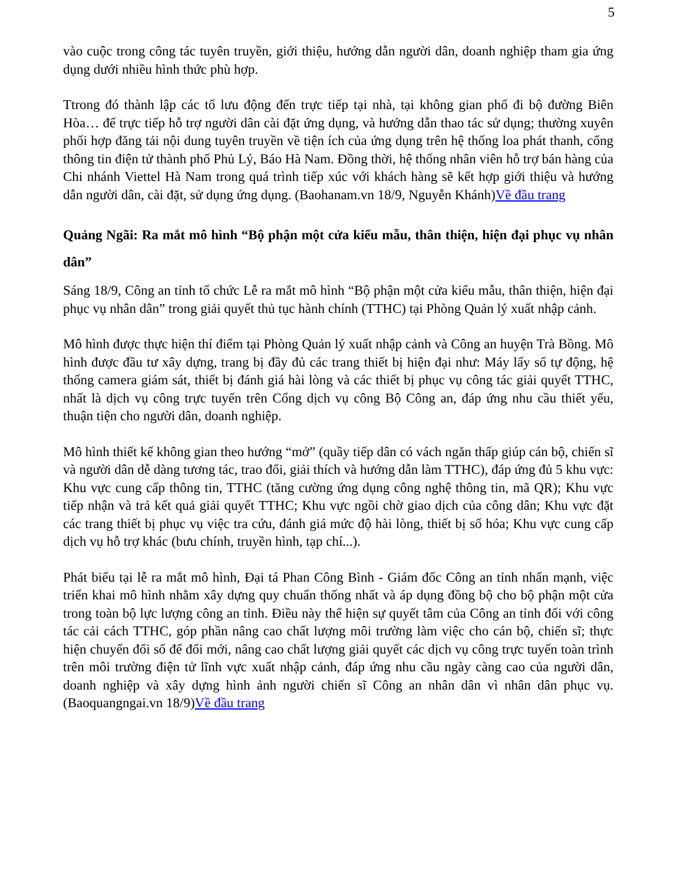5
vào cuộc trong công tác tuyên truyền, giới thiệu, hướng dẫn người dân, doanh nghiệp tham gia ứng dụng dưới nhiều hình thức phù hợp.
Ttrong đó thành lập các tổ lưu động đến trực tiếp tại nhà, tại không gian phố đi bộ đường Biên Hòa… để trực tiếp hỗ trợ người dân cài đặt ứng dụng, và hướng dẫn thao tác sử dụng; thường xuyên phối hợp đăng tải nội dung tuyên truyền về tiện ích của ứng dụng trên hệ thống loa phát thanh, cổng thông tin điện tử thành phố Phủ Lý, Báo Hà Nam. Đồng thời, hệ thống nhân viên hỗ trợ bán hàng của Chi nhánh Viettel Hà Nam trong quá trình tiếp xúc với khách hàng sẽ kết hợp giới thiệu và hướng dẫn người dân, cài đặt, sử dụng ứng dụng. (Baohanam.vn 18/9, Nguyễn Khánh)Về đầu trang
Quảng Ngãi: Ra mắt mô hình “Bộ phận một cửa kiểu mẫu, thân thiện, hiện đại phục vụ nhân dân”
Sáng 18/9, Công an tỉnh tổ chức Lễ ra mắt mô hình “Bộ phận một cửa kiểu mẫu, thân thiện, hiện đại phục vụ nhân dân” trong giải quyết thủ tục hành chính (TTHC) tại Phòng Quản lý xuất nhập cảnh.
Mô hình được thực hiện thí điểm tại Phòng Quản lý xuất nhập cảnh và Công an huyện Trà Bồng. Mô hình được đầu tư xây dựng, trang bị đầy đủ các trang thiết bị hiện đại như: Máy lấy số tự động, hệ thống camera giám sát, thiết bị đánh giá hài lòng và các thiết bị phục vụ công tác giải quyết TTHC, nhất là dịch vụ công trực tuyến trên Cổng dịch vụ công Bộ Công an, đáp ứng nhu cầu thiết yếu, thuận tiện cho người dân, doanh nghiệp.
Mô hình thiết kế không gian theo hướng “mở” (quầy tiếp dân có vách ngăn thấp giúp cán bộ, chiến sĩ và người dân dễ dàng tương tác, trao đổi, giải thích và hướng dẫn làm TTHC), đáp ứng đủ 5 khu vực: Khu vực cung cấp thông tin, TTHC (tăng cường ứng dụng công nghệ thông tin, mã QR); Khu vực tiếp nhận và trả kết quả giải quyết TTHC; Khu vực ngồi chờ giao dịch của công dân; Khu vực đặt các trang thiết bị phục vụ việc tra cứu, đánh giá mức độ hài lòng, thiết bị số hóa; Khu vực cung cấp dịch vụ hỗ trợ khác (bưu chính, truyền hình, tạp chí...).
Phát biểu tại lễ ra mắt mô hình, Đại tá Phan Công Bình - Giám đốc Công an tỉnh nhấn mạnh, việc triển khai mô hình nhằm xây dựng quy chuẩn thống nhất và áp dụng đồng bộ cho bộ phận một cửa trong toàn bộ lực lượng công an tỉnh. Điều này thể hiện sự quyết tâm của Công an tỉnh đối với công tác cải cách TTHC, góp phần nâng cao chất lượng môi trường làm việc cho cán bộ, chiến sĩ; thực hiện chuyển đổi số để đổi mới, nâng cao chất lượng giải quyết các dịch vụ công trực tuyến toàn trình trên môi trường điện tử lĩnh vực xuất nhập cảnh, đáp ứng nhu cầu ngày càng cao của người dân, doanh nghiệp và xây dựng hình ảnh người chiến sĩ Công an nhân dân vì nhân dân phục vụ. (Baoquangngai.vn 18/9)Về đầu trang